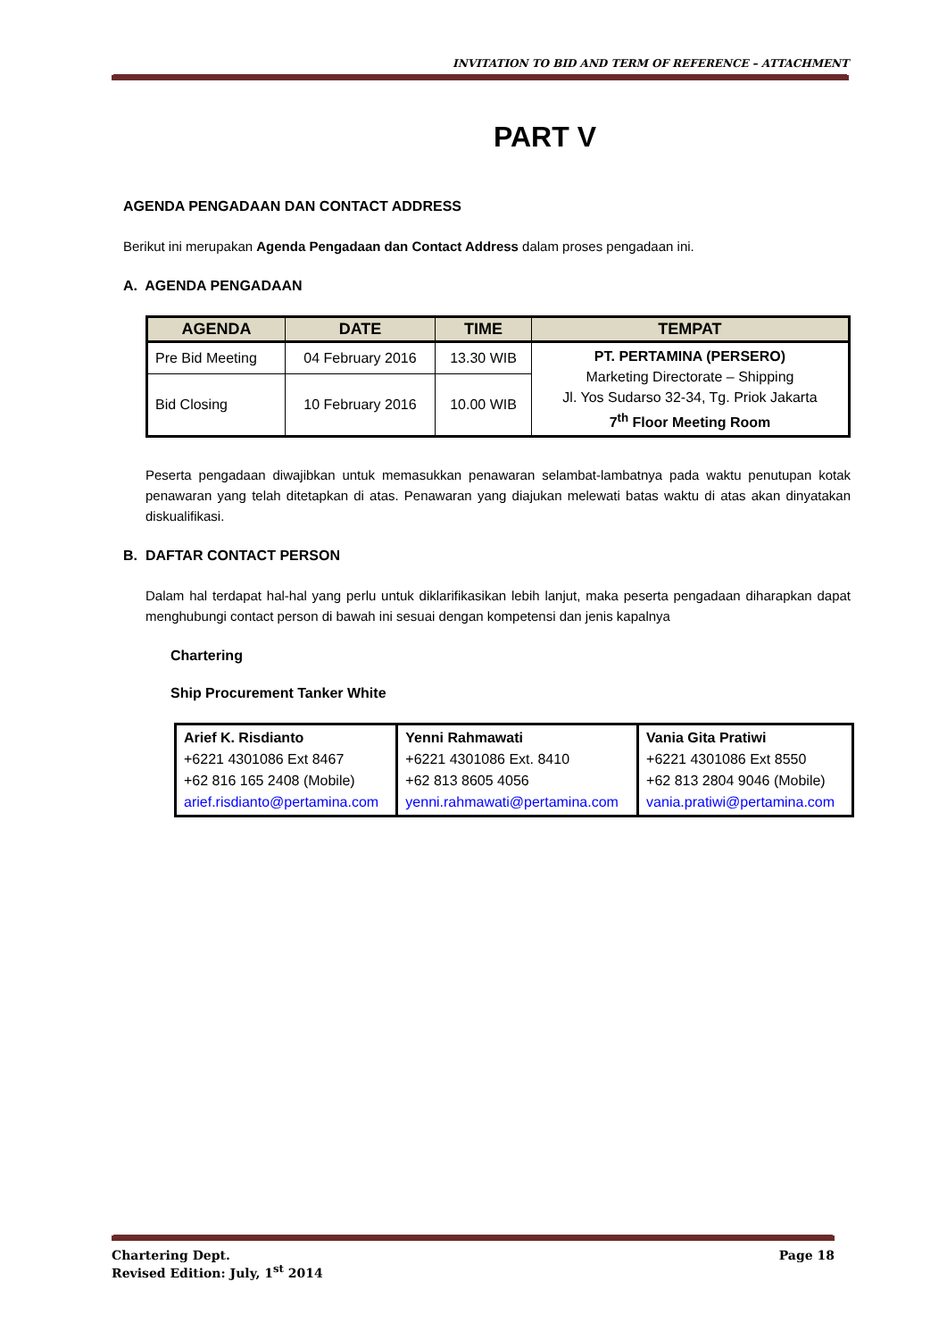INVITATION TO BID AND TERM OF REFERENCE – ATTACHMENT
PART V
AGENDA PENGADAAN DAN CONTACT ADDRESS
Berikut ini merupakan Agenda Pengadaan dan Contact Address dalam proses pengadaan ini.
A. AGENDA PENGADAAN
| AGENDA | DATE | TIME | TEMPAT |
| --- | --- | --- | --- |
| Pre Bid Meeting | 04 February 2016 | 13.30 WIB | PT. PERTAMINA (PERSERO) Marketing Directorate – Shipping Jl. Yos Sudarso 32-34, Tg. Priok Jakarta 7<sup>th</sup> Floor Meeting Room |
| Bid Closing | 10 February 2016 | 10.00 WIB | |
Peserta pengadaan diwajibkan untuk memasukkan penawaran selambat-lambatnya pada waktu penutupan kotak penawaran yang telah ditetapkan di atas. Penawaran yang diajukan melewati batas waktu di atas akan dinyatakan diskualifikasi.
B. DAFTAR CONTACT PERSON
Dalam hal terdapat hal-hal yang perlu untuk diklarifikasikan lebih lanjut, maka peserta pengadaan diharapkan dapat menghubungi contact person di bawah ini sesuai dengan kompetensi dan jenis kapalnya
Chartering
Ship Procurement Tanker White
| Arief K. Risdianto +6221 4301086 Ext 8467 +62 816 165 2408 (Mobile) arief.risdianto@pertamina.com | Yenni Rahmawati +6221 4301086 Ext. 8410 +62 813 8605 4056 yenni.rahmawati@pertamina.com | Vania Gita Pratiwi +6221 4301086 Ext 8550 +62 813 2804 9046 (Mobile) vania.pratiwi@pertamina.com |
Chartering Dept. Page 18
Revised Edition: July, 1<sup>st</sup> 2014